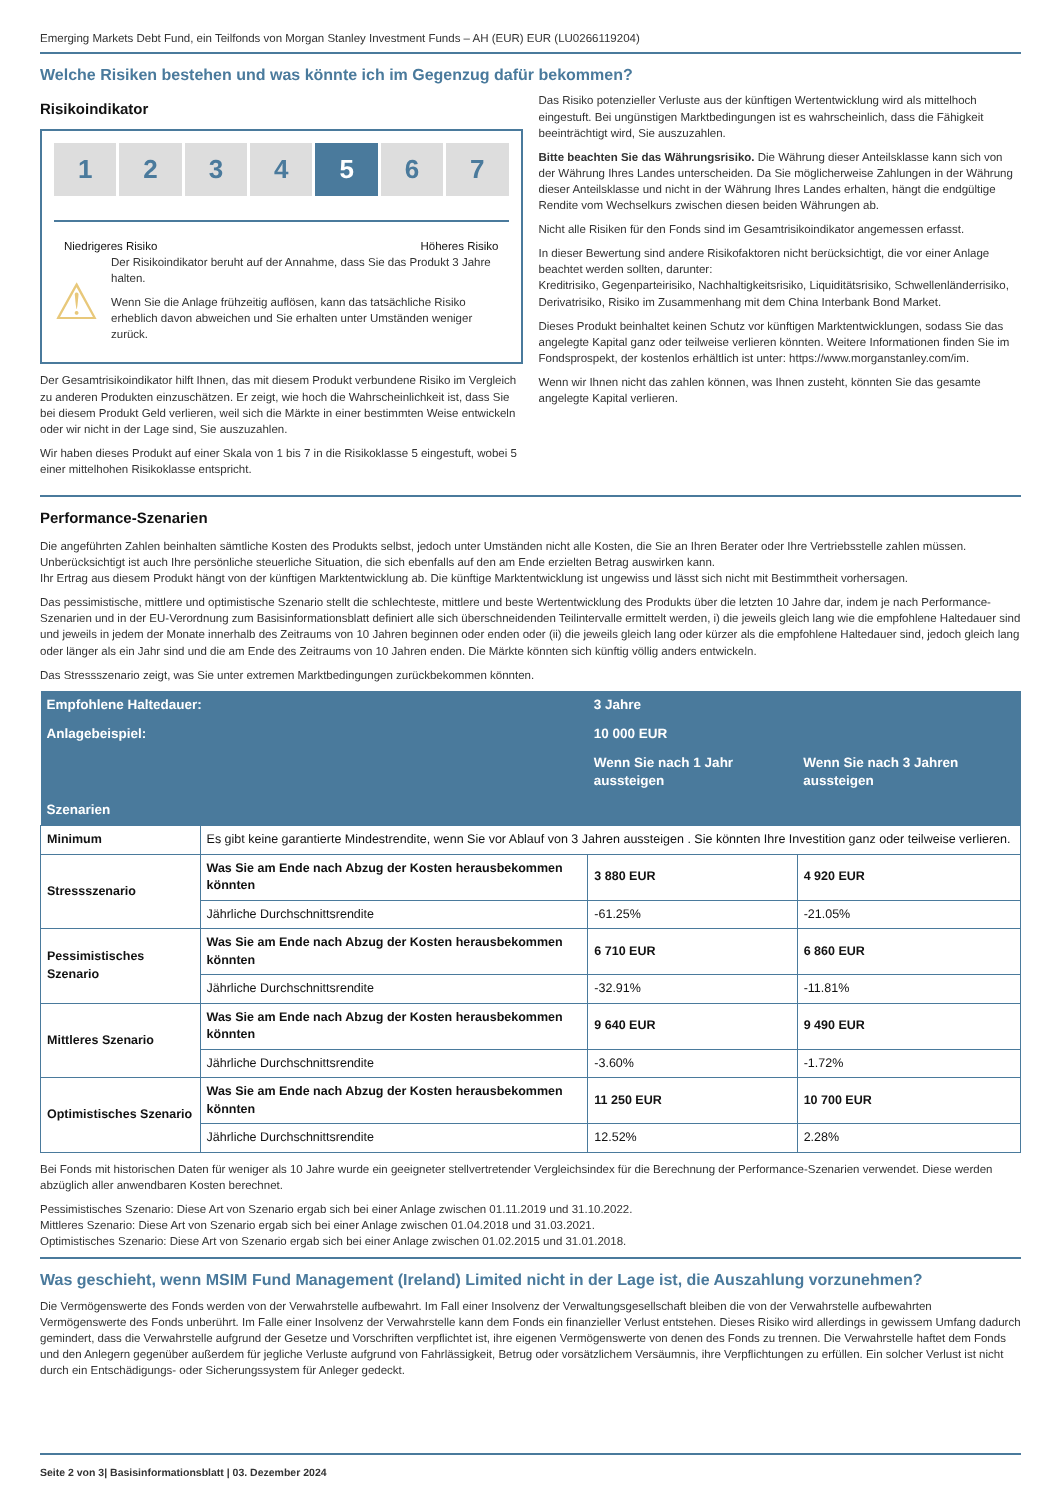Emerging Markets Debt Fund, ein Teilfonds von Morgan Stanley Investment Funds – AH (EUR) EUR (LU0266119204)
Welche Risiken bestehen und was könnte ich im Gegenzug dafür bekommen?
Risikoindikator
1 2 3 4 5 6 7
Niedrigeres Risiko Höheres Risiko
⚠
Der Risikoindikator beruht auf der Annahme, dass Sie das Produkt 3 Jahre halten.
Wenn Sie die Anlage frühzeitig auflösen, kann das tatsächliche Risiko erheblich davon abweichen und Sie erhalten unter Umständen weniger zurück.
Der Gesamtrisikoindikator hilft Ihnen, das mit diesem Produkt verbundene Risiko im Vergleich zu anderen Produkten einzuschätzen. Er zeigt, wie hoch die Wahrscheinlichkeit ist, dass Sie bei diesem Produkt Geld verlieren, weil sich die Märkte in einer bestimmten Weise entwickeln oder wir nicht in der Lage sind, Sie auszuzahlen.
Wir haben dieses Produkt auf einer Skala von 1 bis 7 in die Risikoklasse 5 eingestuft, wobei 5 einer mittelhohen Risikoklasse entspricht.
Das Risiko potenzieller Verluste aus der künftigen Wertentwicklung wird als mittelhoch eingestuft. Bei ungünstigen Marktbedingungen ist es wahrscheinlich, dass die Fähigkeit beeinträchtigt wird, Sie auszuzahlen.
Bitte beachten Sie das Währungsrisiko. Die Währung dieser Anteilsklasse kann sich von der Währung Ihres Landes unterscheiden. Da Sie möglicherweise Zahlungen in der Währung dieser Anteilsklasse und nicht in der Währung Ihres Landes erhalten, hängt die endgültige Rendite vom Wechselkurs zwischen diesen beiden Währungen ab.
Nicht alle Risiken für den Fonds sind im Gesamtrisikoindikator angemessen erfasst.
In dieser Bewertung sind andere Risikofaktoren nicht berücksichtigt, die vor einer Anlage beachtet werden sollten, darunter:
Kreditrisiko, Gegenparteirisiko, Nachhaltigkeitsrisiko, Liquiditätsrisiko, Schwellenländerrisiko, Derivatrisiko, Risiko im Zusammenhang mit dem China Interbank Bond Market.
Dieses Produkt beinhaltet keinen Schutz vor künftigen Marktentwicklungen, sodass Sie das angelegte Kapital ganz oder teilweise verlieren könnten. Weitere Informationen finden Sie im Fondsprospekt, der kostenlos erhältlich ist unter: https://www.morganstanley.com/im.
Wenn wir Ihnen nicht das zahlen können, was Ihnen zusteht, könnten Sie das gesamte angelegte Kapital verlieren.
Performance-Szenarien
Die angeführten Zahlen beinhalten sämtliche Kosten des Produkts selbst, jedoch unter Umständen nicht alle Kosten, die Sie an Ihren Berater oder Ihre Vertriebsstelle zahlen müssen. Unberücksichtigt ist auch Ihre persönliche steuerliche Situation, die sich ebenfalls auf den am Ende erzielten Betrag auswirken kann.
Ihr Ertrag aus diesem Produkt hängt von der künftigen Marktentwicklung ab. Die künftige Marktentwicklung ist ungewiss und lässt sich nicht mit Bestimmtheit vorhersagen.
Das pessimistische, mittlere und optimistische Szenario stellt die schlechteste, mittlere und beste Wertentwicklung des Produkts über die letzten 10 Jahre dar, indem je nach Performance-Szenarien und in der EU-Verordnung zum Basisinformationsblatt definiert alle sich überschneidenden Teilintervalle ermittelt werden, i) die jeweils gleich lang wie die empfohlene Haltedauer sind und jeweils in jedem der Monate innerhalb des Zeitraums von 10 Jahren beginnen oder enden oder (ii) die jeweils gleich lang oder kürzer als die empfohlene Haltedauer sind, jedoch gleich lang oder länger als ein Jahr sind und die am Ende des Zeitraums von 10 Jahren enden. Die Märkte könnten sich künftig völlig anders entwickeln.
Das Stressszenario zeigt, was Sie unter extremen Marktbedingungen zurückbekommen könnten.
| Empfohlene Haltedauer: | | 3 Jahre | |
| --- | --- | --- | --- |
| Anlagebeispiel: | | 10 000 EUR | |
| | | Wenn Sie nach 1 Jahr aussteigen | Wenn Sie nach 3 Jahren aussteigen |
| Szenarien | | | |
| Minimum | Es gibt keine garantierte Mindestrendite, wenn Sie vor Ablauf von 3 Jahren aussteigen . Sie könnten Ihre Investition ganz oder teilweise verlieren. | | |
| Stressszenario | Was Sie am Ende nach Abzug der Kosten herausbekommen könnten | 3 880 EUR | 4 920 EUR |
| | Jährliche Durchschnittsrendite | -61.25% | -21.05% |
| Pessimistisches Szenario | Was Sie am Ende nach Abzug der Kosten herausbekommen könnten | 6 710 EUR | 6 860 EUR |
| | Jährliche Durchschnittsrendite | -32.91% | -11.81% |
| Mittleres Szenario | Was Sie am Ende nach Abzug der Kosten herausbekommen könnten | 9 640 EUR | 9 490 EUR |
| | Jährliche Durchschnittsrendite | -3.60% | -1.72% |
| Optimistisches Szenario | Was Sie am Ende nach Abzug der Kosten herausbekommen könnten | 11 250 EUR | 10 700 EUR |
| | Jährliche Durchschnittsrendite | 12.52% | 2.28% |
Bei Fonds mit historischen Daten für weniger als 10 Jahre wurde ein geeigneter stellvertretender Vergleichsindex für die Berechnung der Performance-Szenarien verwendet. Diese werden abzüglich aller anwendbaren Kosten berechnet.
Pessimistisches Szenario: Diese Art von Szenario ergab sich bei einer Anlage zwischen 01.11.2019 und 31.10.2022.
Mittleres Szenario: Diese Art von Szenario ergab sich bei einer Anlage zwischen 01.04.2018 und 31.03.2021.
Optimistisches Szenario: Diese Art von Szenario ergab sich bei einer Anlage zwischen 01.02.2015 und 31.01.2018.
Was geschieht, wenn MSIM Fund Management (Ireland) Limited nicht in der Lage ist, die Auszahlung vorzunehmen?
Die Vermögenswerte des Fonds werden von der Verwahrstelle aufbewahrt. Im Fall einer Insolvenz der Verwaltungsgesellschaft bleiben die von der Verwahrstelle aufbewahrten Vermögenswerte des Fonds unberührt. Im Falle einer Insolvenz der Verwahrstelle kann dem Fonds ein finanzieller Verlust entstehen. Dieses Risiko wird allerdings in gewissem Umfang dadurch gemindert, dass die Verwahrstelle aufgrund der Gesetze und Vorschriften verpflichtet ist, ihre eigenen Vermögenswerte von denen des Fonds zu trennen. Die Verwahrstelle haftet dem Fonds und den Anlegern gegenüber außerdem für jegliche Verluste aufgrund von Fahrlässigkeit, Betrug oder vorsätzlichem Versäumnis, ihre Verpflichtungen zu erfüllen. Ein solcher Verlust ist nicht durch ein Entschädigungs- oder Sicherungssystem für Anleger gedeckt.
Seite 2 von 3| Basisinformationsblatt | 03. Dezember 2024